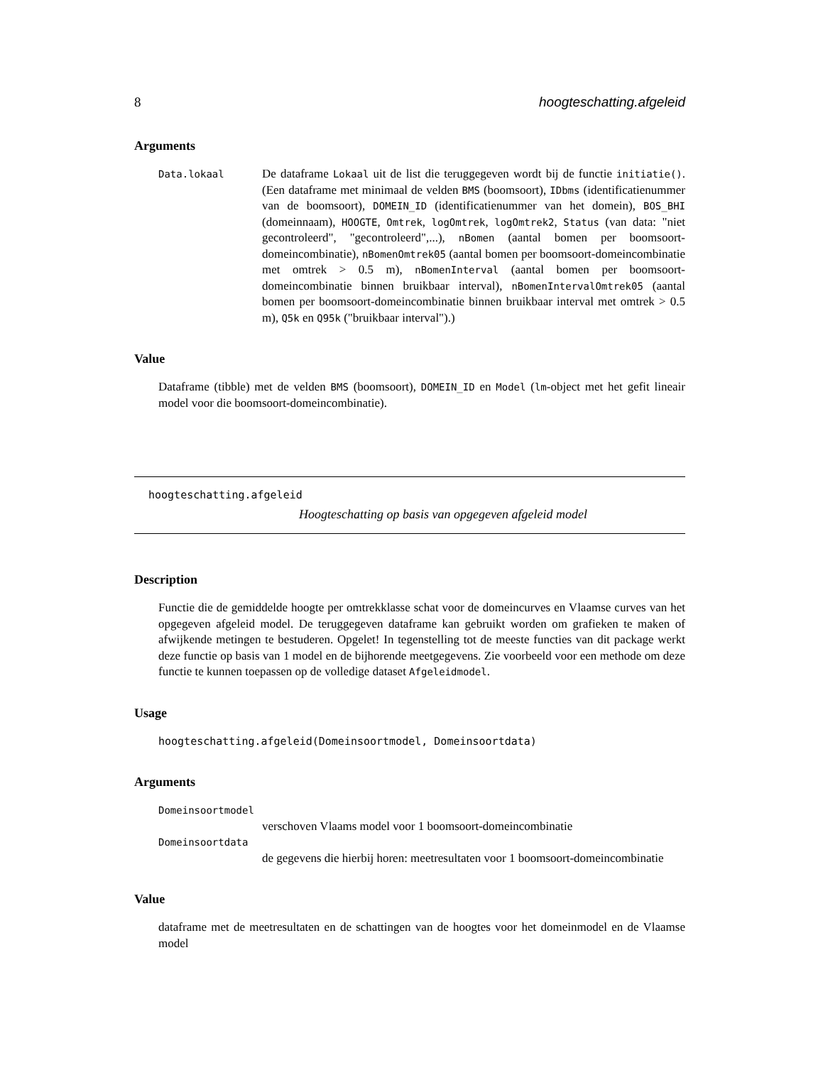8 hoogteschatting.afgeleid
Arguments
Data.lokaal
De dataframe Lokaal uit de list die teruggegeven wordt bij de functie initiatie(). (Een dataframe met minimaal de velden BMS (boomsoort), IDbms (identificatienummer van de boomsoort), DOMEIN_ID (identificatienummer van het domein), BOS_BHI (domeinnaam), HOOGTE, Omtrek, logOmtrek, logOmtrek2, Status (van data: "niet gecontroleerd", "gecontroleerd",...), nBomen (aantal bomen per boomsoort-domeincombinatie), nBomenOmtrek05 (aantal bomen per boomsoort-domeincombinatie met omtrek > 0.5 m), nBomenInterval (aantal bomen per boomsoort-domeincombinatie binnen bruikbaar interval), nBomenIntervalOmtrek05 (aantal bomen per boomsoort-domeincombinatie binnen bruikbaar interval met omtrek > 0.5 m), Q5k en Q95k ("bruikbaar interval").)
Value
Dataframe (tibble) met de velden BMS (boomsoort), DOMEIN_ID en Model (lm-object met het gefit lineair model voor die boomsoort-domeincombinatie).
hoogteschatting.afgeleid
Hoogteschatting op basis van opgegeven afgeleid model
Description
Functie die de gemiddelde hoogte per omtrekklasse schat voor de domeincurves en Vlaamse curves van het opgegeven afgeleid model. De teruggegeven dataframe kan gebruikt worden om grafieken te maken of afwijkende metingen te bestuderen. Opgelet! In tegenstelling tot de meeste functies van dit package werkt deze functie op basis van 1 model en de bijhorende meetgegevens. Zie voorbeeld voor een methode om deze functie te kunnen toepassen op de volledige dataset Afgeleidmodel.
Usage
hoogteschatting.afgeleid(Domeinsoortmodel, Domeinsoortdata)
Arguments
Domeinsoortmodel
verschoven Vlaams model voor 1 boomsoort-domeincombinatie
Domeinsoortdata
de gegevens die hierbij horen: meetresultaten voor 1 boomsoort-domeincombinatie
Value
dataframe met de meetresultaten en de schattingen van de hoogtes voor het domeinmodel en de Vlaamse model